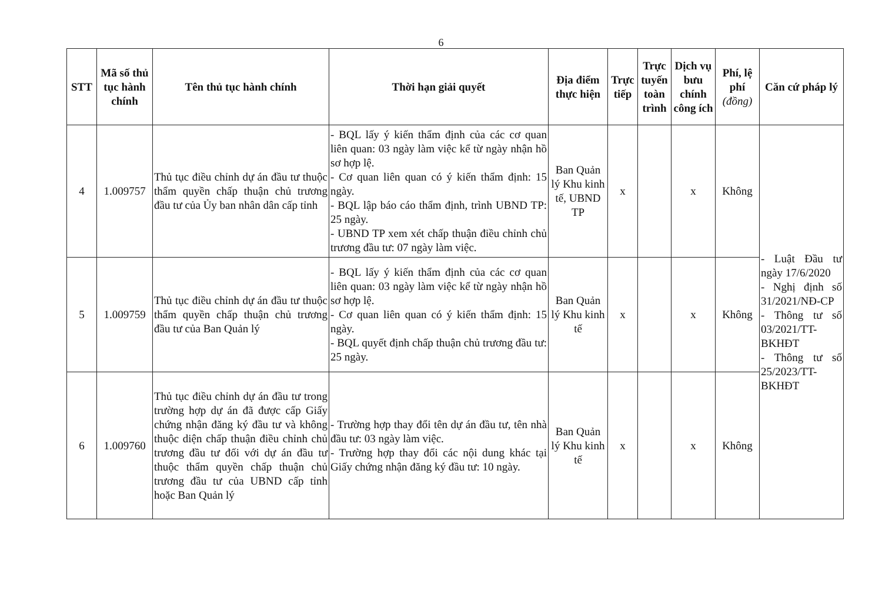6
| STT | Mã số thủ tục hành chính | Tên thủ tục hành chính | Thời hạn giải quyết | Địa điểm thực hiện | Trực tiếp | Trực tuyến toàn trình | Dịch vụ bưu chính công ích | Phí, lệ phí (đồng) | Căn cứ pháp lý |
| --- | --- | --- | --- | --- | --- | --- | --- | --- | --- |
| 4 | 1.009757 | Thủ tục điều chỉnh dự án đầu tư thuộc thẩm quyền chấp thuận chủ trương đầu tư của Ủy ban nhân dân cấp tỉnh | - BQL lấy ý kiến thẩm định của các cơ quan liên quan: 03 ngày làm việc kể từ ngày nhận hồ sơ hợp lệ. - Cơ quan liên quan có ý kiến thẩm định: 15 ngày. - BQL lập báo cáo thẩm định, trình UBND TP: 25 ngày. - UBND TP xem xét chấp thuận điều chỉnh chủ trương đầu tư: 07 ngày làm việc. | Ban Quản lý Khu kinh tế, UBND TP | x | | x | Không | - Luật Đầu tư ngày 17/6/2020 - Nghị định số 31/2021/NĐ-CP - Thông tư số 03/2021/TT-BKHĐT - Thông tư số 25/2023/TT-BKHĐT |
| 5 | 1.009759 | Thủ tục điều chỉnh dự án đầu tư thuộc thẩm quyền chấp thuận chủ trương đầu tư của Ban Quản lý | - BQL lấy ý kiến thẩm định của các cơ quan liên quan: 03 ngày làm việc kể từ ngày nhận hồ sơ hợp lệ. - Cơ quan liên quan có ý kiến thẩm định: 15 ngày. - BQL quyết định chấp thuận chủ trương đầu tư: 25 ngày. | Ban Quản lý Khu kinh tế | x | | x | Không | |
| 6 | 1.009760 | Thủ tục điều chỉnh dự án đầu tư trong trường hợp dự án đã được cấp Giấy chứng nhận đăng ký đầu tư và không thuộc diện chấp thuận điều chỉnh chủ trương đầu tư đối với dự án đầu tư thuộc thẩm quyền chấp thuận chủ trương đầu tư của UBND cấp tỉnh hoặc Ban Quản lý | - Trường hợp thay đổi tên dự án đầu tư, tên nhà đầu tư: 03 ngày làm việc. - Trường hợp thay đổi các nội dung khác tại Giấy chứng nhận đăng ký đầu tư: 10 ngày. | Ban Quản lý Khu kinh tế | x | | x | Không | |